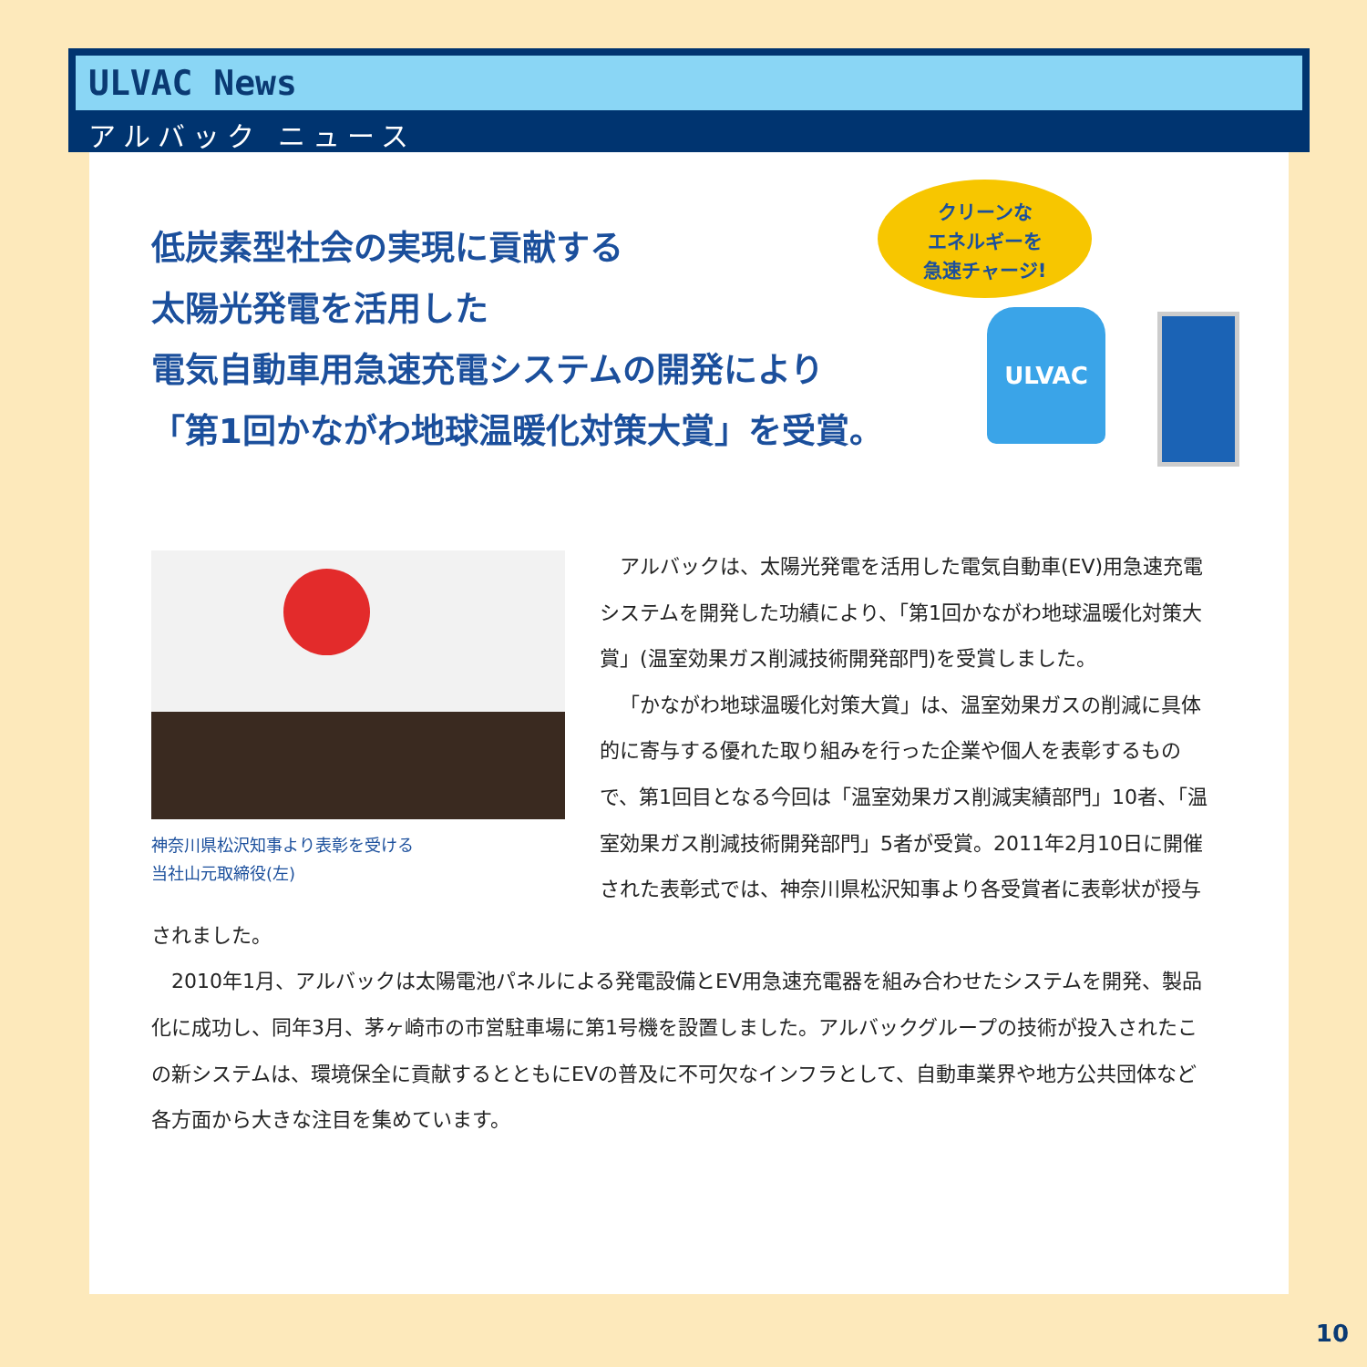ULVAC News
アルバック ニュース
低炭素型社会の実現に貢献する
太陽光発電を活用した
電気自動車用急速充電システムの開発により
「第1回かながわ地球温暖化対策大賞」を受賞。
クリーンな
エネルギーを
急速チャージ!
ULVAC
神奈川県松沢知事より表彰を受ける
当社山元取締役(左)
アルバックは、太陽光発電を活用した電気自動車(EV)用急速充電システムを開発した功績により、「第1回かながわ地球温暖化対策大賞」(温室効果ガス削減技術開発部門)を受賞しました。
「かながわ地球温暖化対策大賞」は、温室効果ガスの削減に具体的に寄与する優れた取り組みを行った企業や個人を表彰するもので、第1回目となる今回は「温室効果ガス削減実績部門」10者、「温室効果ガス削減技術開発部門」5者が受賞。2011年2月10日に開催された表彰式では、神奈川県松沢知事より各受賞者に表彰状が授与されました。
2010年1月、アルバックは太陽電池パネルによる発電設備とEV用急速充電器を組み合わせたシステムを開発、製品化に成功し、同年3月、茅ヶ崎市の市営駐車場に第1号機を設置しました。アルバックグループの技術が投入されたこの新システムは、環境保全に貢献するとともにEVの普及に不可欠なインフラとして、自動車業界や地方公共団体など各方面から大きな注目を集めています。
10